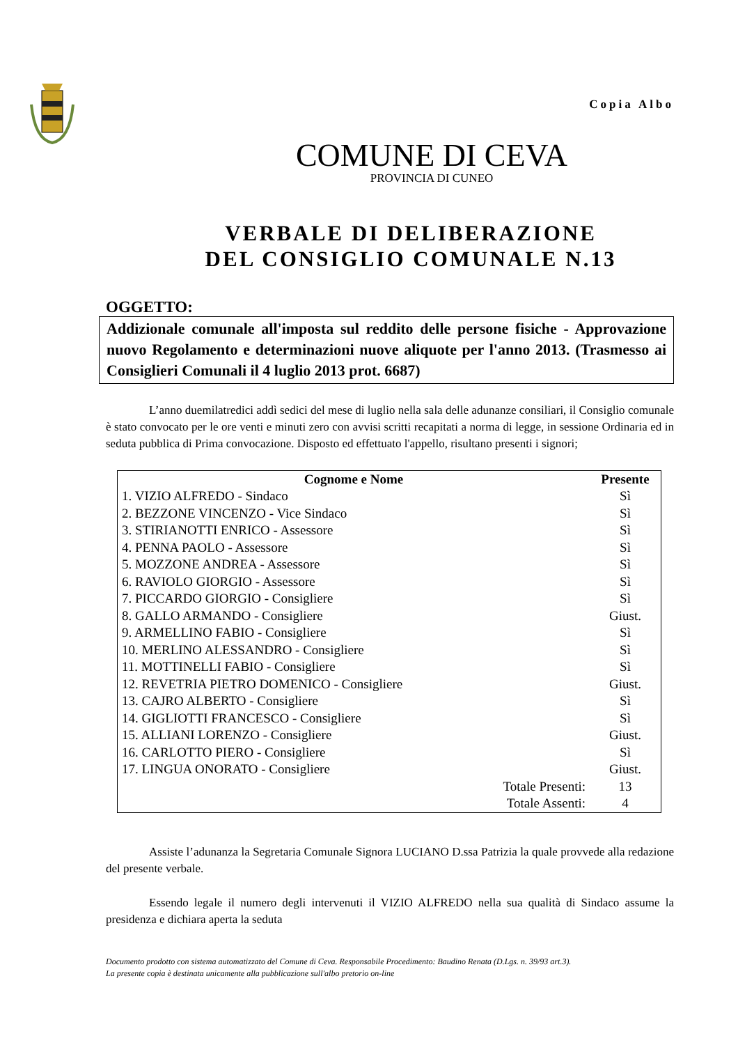Copia Albo
COMUNE DI CEVA
PROVINCIA DI CUNEO
VERBALE DI DELIBERAZIONE
DEL CONSIGLIO COMUNALE N.13
OGGETTO:
Addizionale comunale all'imposta sul reddito delle persone fisiche - Approvazione nuovo Regolamento e determinazioni nuove aliquote per l'anno 2013. (Trasmesso ai Consiglieri Comunali il 4 luglio 2013 prot. 6687)
L’anno duemilatredici addì sedici del mese di luglio nella sala delle adunanze consiliari, il Consiglio comunale è stato convocato per le ore venti e minuti zero con avvisi scritti recapitati a norma di legge, in sessione Ordinaria ed in seduta pubblica di Prima convocazione. Disposto ed effettuato l'appello, risultano presenti i signori;
| Cognome e Nome | Presente |
| --- | --- |
| 1. VIZIO ALFREDO - Sindaco | Sì |
| 2. BEZZONE VINCENZO - Vice Sindaco | Sì |
| 3. STIRIANOTTI ENRICO - Assessore | Sì |
| 4. PENNA PAOLO - Assessore | Sì |
| 5. MOZZONE ANDREA - Assessore | Sì |
| 6. RAVIOLO GIORGIO - Assessore | Sì |
| 7. PICCARDO GIORGIO - Consigliere | Sì |
| 8. GALLO ARMANDO - Consigliere | Giust. |
| 9. ARMELLINO FABIO - Consigliere | Sì |
| 10. MERLINO ALESSANDRO - Consigliere | Sì |
| 11. MOTTINELLI FABIO - Consigliere | Sì |
| 12. REVETRIA PIETRO DOMENICO - Consigliere | Giust. |
| 13. CAJRO ALBERTO - Consigliere | Sì |
| 14. GIGLIOTTI FRANCESCO - Consigliere | Sì |
| 15. ALLIANI LORENZO - Consigliere | Giust. |
| 16. CARLOTTO PIERO - Consigliere | Sì |
| 17. LINGUA ONORATO - Consigliere | Giust. |
| Totale Presenti: | 13 |
| Totale Assenti: | 4 |
Assiste l’adunanza la Segretaria Comunale Signora LUCIANO D.ssa Patrizia la quale provvede alla redazione del presente verbale.
Essendo legale il numero degli intervenuti il VIZIO ALFREDO nella sua qualità di Sindaco assume la presidenza e dichiara aperta la seduta
Documento prodotto con sistema automatizzato del Comune di Ceva. Responsabile Procedimento: Baudino Renata (D.Lgs. n. 39/93 art.3).
La presente copia è destinata unicamente alla pubblicazione sull'albo pretorio on-line